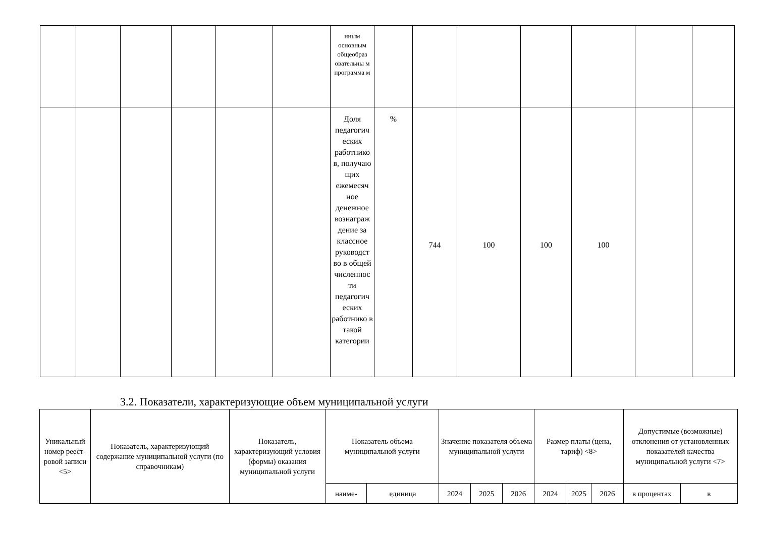| | | | | | | нным основным общеобраз овательны м программа м | | | | | | | |
| | | | | | | Доля педагогич еских работнико в, получаю щих ежемесяч ное денежное вознаграж дение за классное руководст во в общей численнос ти педагогич еских работнико в такой категории | % | 744 | 100 | 100 | 100 | | |
3.2. Показатели, характеризующие объем муниципальной услуги
| Уникальный номер реест-ровой записи <5> | Показатель, характеризующий содержание муниципальной услуги (по справочникам) | Показатель, характеризующий условия (формы) оказания муниципальной услуги | Показатель объема муниципальной услуги | | Значение показателя объема муниципальной услуги | | | Размер платы (цена, тариф) <8> | | | Допустимые (возможные) отклонения от установленных показателей качества муниципальной услуги <7> | |
| --- | --- | --- | --- | --- | --- | --- | --- | --- | --- | --- | --- | --- |
| | | | наиме- | единица | 2024 | 2025 | 2026 | 2024 | 2025 | 2026 | в процентах | в |